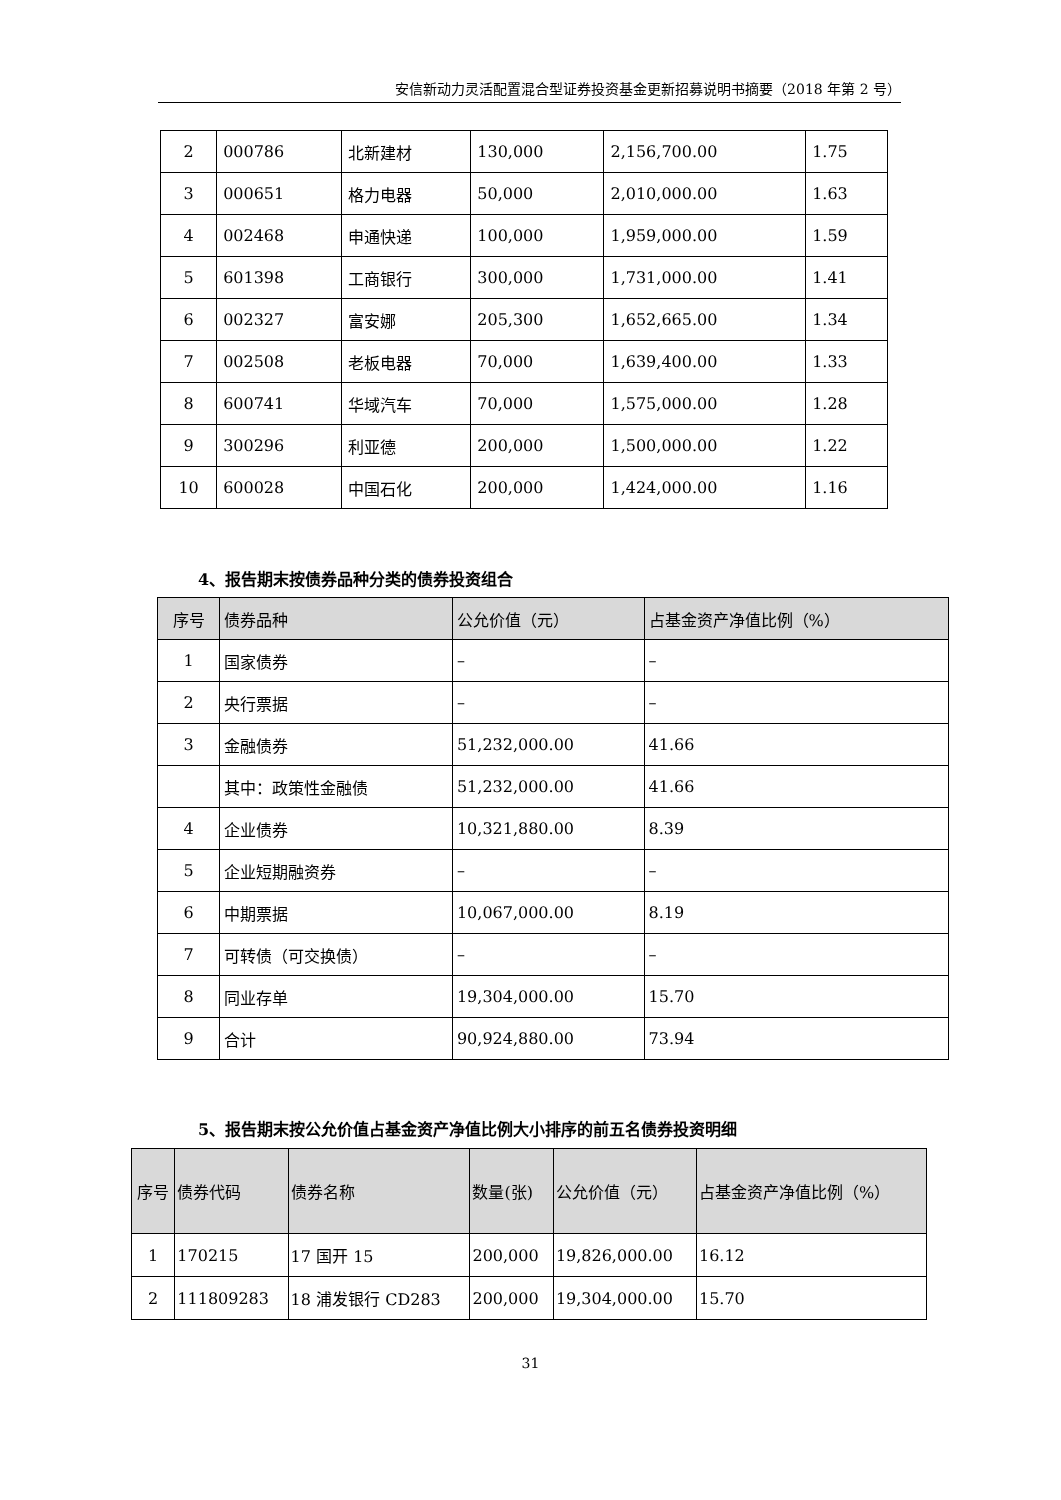安信新动力灵活配置混合型证券投资基金更新招募说明书摘要（2018 年第 2 号）
| 2 | 000786 | 北新建材 | 130,000 | 2,156,700.00 | 1.75 |
| 3 | 000651 | 格力电器 | 50,000 | 2,010,000.00 | 1.63 |
| 4 | 002468 | 申通快递 | 100,000 | 1,959,000.00 | 1.59 |
| 5 | 601398 | 工商银行 | 300,000 | 1,731,000.00 | 1.41 |
| 6 | 002327 | 富安娜 | 205,300 | 1,652,665.00 | 1.34 |
| 7 | 002508 | 老板电器 | 70,000 | 1,639,400.00 | 1.33 |
| 8 | 600741 | 华域汽车 | 70,000 | 1,575,000.00 | 1.28 |
| 9 | 300296 | 利亚德 | 200,000 | 1,500,000.00 | 1.22 |
| 10 | 600028 | 中国石化 | 200,000 | 1,424,000.00 | 1.16 |
4、报告期末按债券品种分类的债券投资组合
| 序号 | 债券品种 | 公允价值（元） | 占基金资产净值比例（%） |
| --- | --- | --- | --- |
| 1 | 国家债券 | – | – |
| 2 | 央行票据 | – | – |
| 3 | 金融债券 | 51,232,000.00 | 41.66 |
| | 其中：政策性金融债 | 51,232,000.00 | 41.66 |
| 4 | 企业债券 | 10,321,880.00 | 8.39 |
| 5 | 企业短期融资券 | – | – |
| 6 | 中期票据 | 10,067,000.00 | 8.19 |
| 7 | 可转债（可交换债） | – | – |
| 8 | 同业存单 | 19,304,000.00 | 15.70 |
| 9 | 合计 | 90,924,880.00 | 73.94 |
5、报告期末按公允价值占基金资产净值比例大小排序的前五名债券投资明细
| 序号 | 债券代码 | 债券名称 | 数量(张) | 公允价值（元） | 占基金资产净值比例（%） |
| --- | --- | --- | --- | --- | --- |
| 1 | 170215 | 17 国开 15 | 200,000 | 19,826,000.00 | 16.12 |
| 2 | 111809283 | 18 浦发银行 CD283 | 200,000 | 19,304,000.00 | 15.70 |
31